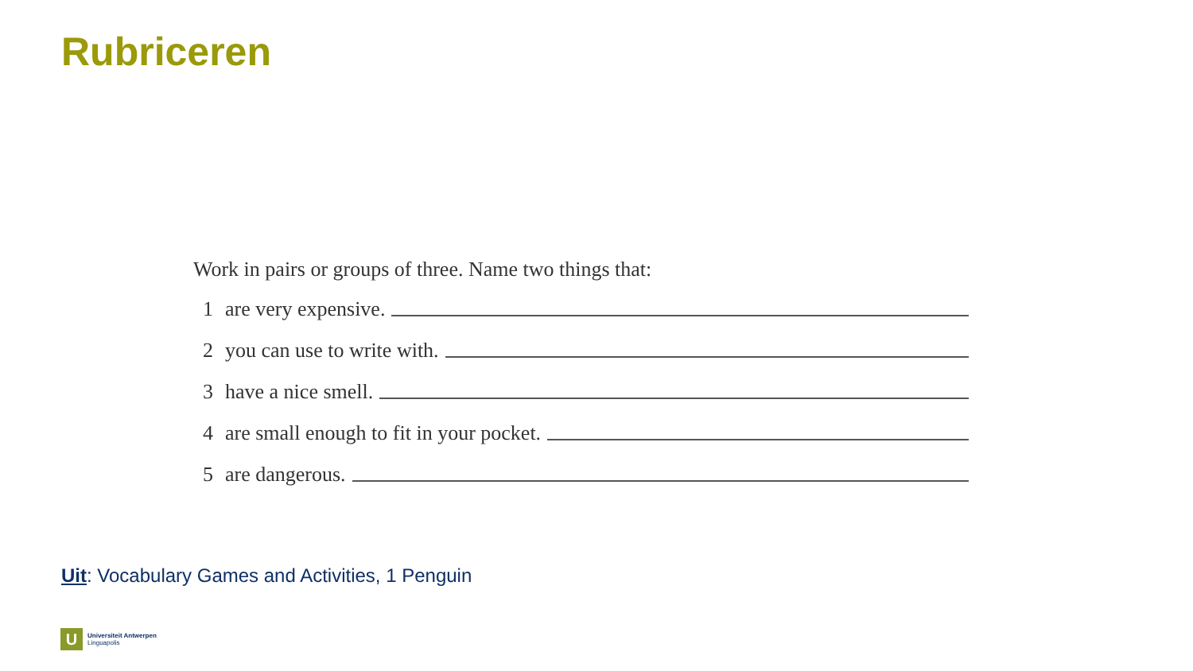Rubriceren
Work in pairs or groups of three. Name two things that:
1 are very expensive.
2 you can use to write with.
3 have a nice smell.
4 are small enough to fit in your pocket.
5 are dangerous.
Uit: Vocabulary Games and Activities, 1 Penguin
U
Universiteit Antwerpen
Linguapolis